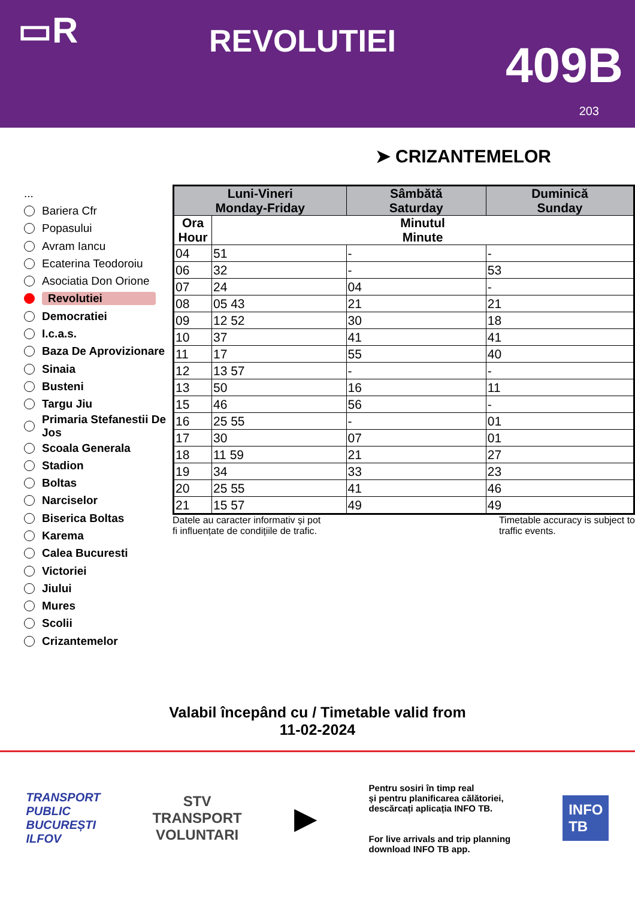▭R
REVOLUTIEI
409B
203
➤ CRIZANTEMELOR
...
Bariera Cfr
Popasului
Avram Iancu
Ecaterina Teodoroiu
Asociatia Don Orione
Revolutiei
Democratiei
I.c.a.s.
Baza De Aprovizionare
Sinaia
Busteni
Targu Jiu
Primaria Stefanestii De Jos
Scoala Generala
Stadion
Boltas
Narciselor
Biserica Boltas
Karema
Calea Bucuresti
Victoriei
Jiului
Mures
Scolii
Crizantemelor
| Luni-Vineri Monday-Friday | | Sâmbătă Saturday | Duminică Sunday |
| --- | --- | --- | --- |
| Ora Hour | Minutul Minute | | |
| 04 | 51 | - | - |
| 06 | 32 | - | 53 |
| 07 | 24 | 04 | - |
| 08 | 05 43 | 21 | 21 |
| 09 | 12 52 | 30 | 18 |
| 10 | 37 | 41 | 41 |
| 11 | 17 | 55 | 40 |
| 12 | 13 57 | - | - |
| 13 | 50 | 16 | 11 |
| 15 | 46 | 56 | - |
| 16 | 25 55 | - | 01 |
| 17 | 30 | 07 | 01 |
| 18 | 11 59 | 21 | 27 |
| 19 | 34 | 33 | 23 |
| 20 | 25 55 | 41 | 46 |
| 21 | 15 57 | 49 | 49 |
Datele au caracter informativ și pot
fi influențate de condițiile de trafic.
Timetable accuracy is subject to
traffic events.
Valabil începând cu / Timetable valid from
11-02-2024
TRANSPORT
PUBLIC
BUCUREȘTI
ILFOV
STV
TRANSPORT
VOLUNTARI
▶
Pentru sosiri în timp real
și pentru planificarea călătoriei,
descărcați aplicația INFO TB.
For live arrivals and trip planning
download INFO TB app.
INFO
TB